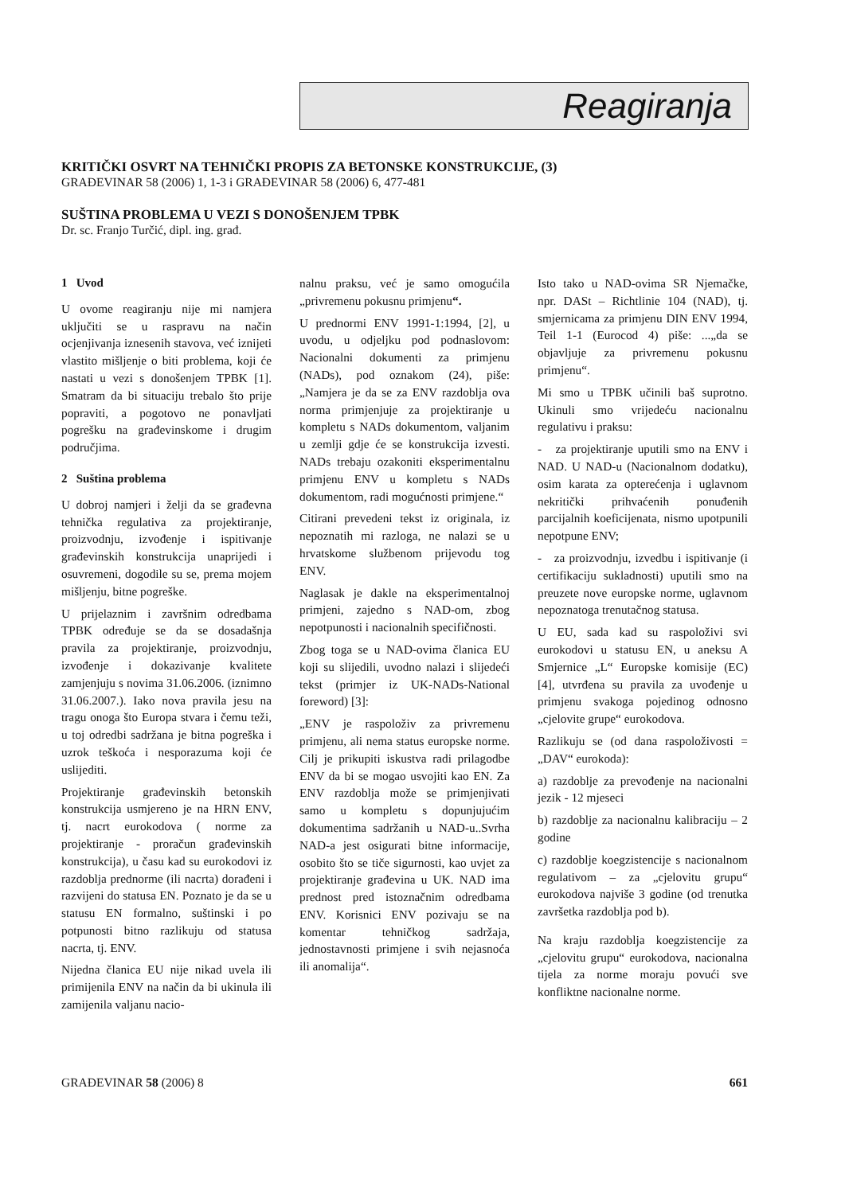Reagiranja
KRITIČKI OSVRT NA TEHNIČKI PROPIS ZA BETONSKE KONSTRUKCIJE, (3)
GRAĐEVINAR 58 (2006) 1, 1-3 i GRAĐEVINAR 58 (2006) 6, 477-481
SUŠTINA PROBLEMA U VEZI S DONOŠENJEM TPBK
Dr. sc. Franjo Turčić, dipl. ing. građ.
1 Uvod
U ovome reagiranju nije mi namjera uključiti se u raspravu na način ocjenjivanja iznesenih stavova, već iznijeti vlastito mišljenje o biti problema, koji će nastati u vezi s donošenjem TPBK [1]. Smatram da bi situaciju trebalo što prije popraviti, a pogotovo ne ponavljati pogrešku na građevinskome i drugim područjima.
2 Suština problema
U dobroj namjeri i želji da se građevna tehnička regulativa za projektiranje, proizvodnju, izvođenje i ispitivanje građevinskih konstrukcija unaprijedi i osuvremeni, dogodile su se, prema mojem mišljenju, bitne pogreške.
U prijelaznim i završnim odredbama TPBK određuje se da se dosadašnja pravila za projektiranje, proizvodnju, izvođenje i dokazivanje kvalitete zamjenjuju s novima 31.06.2006. (iznimno 31.06.2007.). Iako nova pravila jesu na tragu onoga što Europa stvara i čemu teži, u toj odredbi sadržana je bitna pogreška i uzrok teškoća i nesporazuma koji će uslijediti.
Projektiranje građevinskih betonskih konstrukcija usmjereno je na HRN ENV, tj. nacrt eurokodova ( norme za projektiranje - proračun građevinskih konstrukcija), u času kad su eurokodovi iz razdoblja prednorme (ili nacrta) dorađeni i razvijeni do statusa EN. Poznato je da se u statusu EN formalno, suštinski i po potpunosti bitno razlikuju od statusa nacrta, tj. ENV.
Nijedna članica EU nije nikad uvela ili primijenila ENV na način da bi ukinula ili zamijenila valjanu nacio-
nalnu praksu, već je samo omogućila „privremenu pokusnu primjenu“.
U prednormi ENV 1991-1:1994, [2], u uvodu, u odjeljku pod podnaslovom: Nacionalni dokumenti za primjenu (NADs), pod oznakom (24), piše: „Namjera je da se za ENV razdoblja ova norma primjenjuje za projektiranje u kompletu s NADs dokumentom, valjanim u zemlji gdje će se konstrukcija izvesti. NADs trebaju ozakoniti eksperimentalnu primjenu ENV u kompletu s NADs dokumentom, radi mogućnosti primjene.“
Citirani prevedeni tekst iz originala, iz nepoznatih mi razloga, ne nalazi se u hrvatskome službenom prijevodu tog ENV.
Naglasak je dakle na eksperimentalnoj primjeni, zajedno s NAD-om, zbog nepotpunosti i nacionalnih specifičnosti.
Zbog toga se u NAD-ovima članica EU koji su slijedili, uvodno nalazi i slijedeći tekst (primjer iz UK-NADs-National foreword) [3]:
„ENV je raspoloživ za privremenu primjenu, ali nema status europske norme. Cilj je prikupiti iskustva radi prilagodbe ENV da bi se mogao usvojiti kao EN. Za ENV razdoblja može se primjenjivati samo u kompletu s dopunjujućim dokumentima sadržanih u NAD-u..Svrha NAD-a jest osigurati bitne informacije, osobito što se tiče sigurnosti, kao uvjet za projektiranje građevina u UK. NAD ima prednost pred istoznačnim odredbama ENV. Korisnici ENV pozivaju se na komentar tehničkog sadržaja, jednostavnosti primjene i svih nejasnoća ili anomalija“.
Isto tako u NAD-ovima SR Njemačke, npr. DASt – Richtlinie 104 (NAD), tj. smjernicama za primjenu DIN ENV 1994, Teil 1-1 (Eurocod 4) piše: ...„da se objavljuje za privremenu pokusnu primjenu“.
Mi smo u TPBK učinili baš suprotno. Ukinuli smo vrijedeću nacionalnu regulativu i praksu:
- za projektiranje uputili smo na ENV i NAD. U NAD-u (Nacionalnom dodatku), osim karata za opterećenja i uglavnom nekritički prihvaćenih ponuđenih parcijalnih koeficijenata, nismo upotpunili nepotpune ENV;
- za proizvodnju, izvedbu i ispitivanje (i certifikaciju sukladnosti) uputili smo na preuzete nove europske norme, uglavnom nepoznatoga trenutačnog statusa.
U EU, sada kad su raspoloživi svi eurokodovi u statusu EN, u aneksu A Smjernice „L“ Europske komisije (EC) [4], utvrđena su pravila za uvođenje u primjenu svakoga pojedinog odnosno „cjelovite grupe“ eurokodova.
Razlikuju se (od dana raspoloživosti = „DAV“ eurokoda):
a) razdoblje za prevođenje na nacionalni jezik - 12 mjeseci
b) razdoblje za nacionalnu kalibraciju – 2 godine
c) razdoblje koegzistencije s nacionalnom regulativom – za „cjelovitu grupu“ eurokodova najviše 3 godine (od trenutka završetka razdoblja pod b).
Na kraju razdoblja koegzistencije za „cjelovitu grupu“ eurokodova, nacionalna tijela za norme moraju povući sve konfliktne nacionalne norme.
GRAĐEVINAR 58 (2006) 8 661